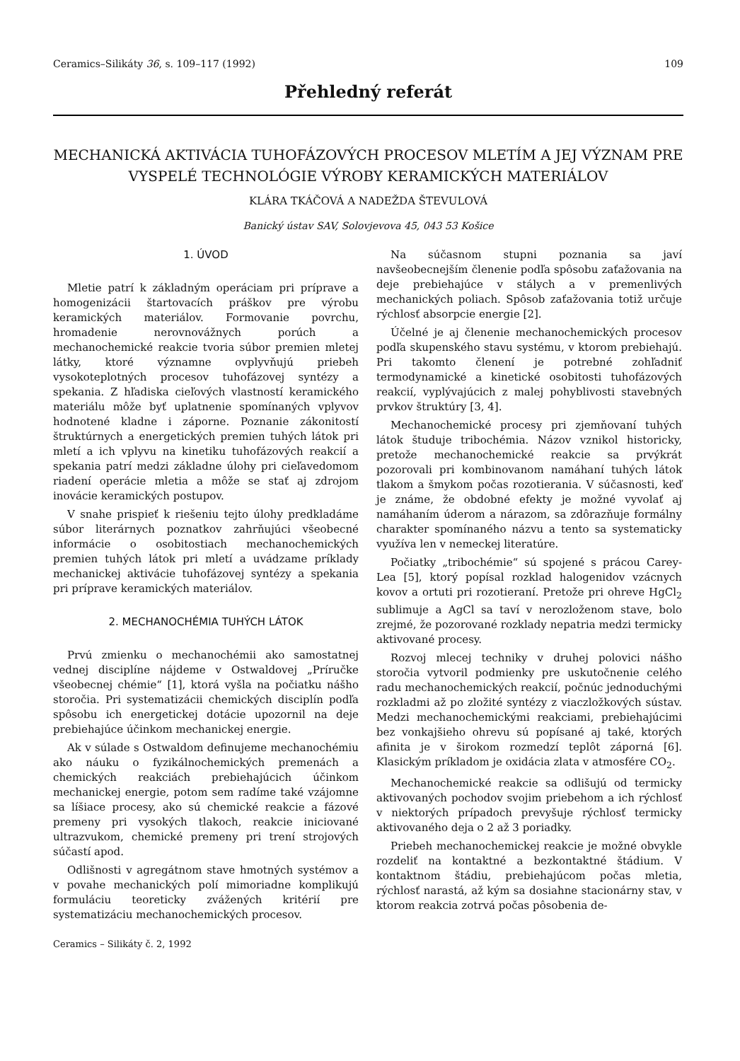Ceramics–Silikáty 36, s. 109–117 (1992) 109
Přehledný referát
MECHANICKÁ AKTIVÁCIA TUHOFÁZOVÝCH PROCESOV MLETÍM A JEJ VÝZNAM PRE VYSPELÉ TECHNOLÓGIE VÝROBY KERAMICKÝCH MATERIÁLOV
KLÁRA TKÁČOVÁ A NADEŽDA ŠTEVULOVÁ
Banický ústav SAV, Solovjevova 45, 043 53 Košice
1. ÚVOD
Mletie patrí k základným operáciam pri príprave a homogenizácii štartovacích práškov pre výrobu keramických materiálov. Formovanie povrchu, hromadenie nerovnovážnych porúch a mechanochemické reakcie tvoria súbor premien mletej látky, ktoré významne ovplyvňujú priebeh vysokoteplotných procesov tuhofázovej syntézy a spekania. Z hľadiska cieľových vlastností keramického materiálu môže byť uplatnenie spomínaných vplyvov hodnotené kladne i záporne. Poznanie zákonitostí štruktúrnych a energetických premien tuhých látok pri mletí a ich vplyvu na kinetiku tuhofázových reakcií a spekania patrí medzi základne úlohy pri cieľavedomom riadení operácie mletia a môže se stať aj zdrojom inovácie keramických postupov.
V snahe prispieť k riešeniu tejto úlohy predkladáme súbor literárnych poznatkov zahrňujúci všeobecné informácie o osobitostiach mechanochemických premien tuhých látok pri mletí a uvádzame príklady mechanickej aktivácie tuhofázovej syntézy a spekania pri príprave keramických materiálov.
2. MECHANOCHÉMIA TUHÝCH LÁTOK
Prvú zmienku o mechanochémii ako samostatnej vednej disciplíne nájdeme v Ostwaldovej „Príručke všeobecnej chémie“ [1], ktorá vyšla na počiatku nášho storočia. Pri systematizácii chemických disciplín podľa spôsobu ich energetickej dotácie upozornil na deje prebiehajúce účinkom mechanickej energie.
Ak v súlade s Ostwaldom definujeme mechanochémiu ako náuku o fyzikálnochemických premenách a chemických reakciách prebiehajúcich účinkom mechanickej energie, potom sem radíme také vzájomne sa líšiace procesy, ako sú chemické reakcie a fázové premeny pri vysokých tlakoch, reakcie iniciované ultrazvukom, chemické premeny pri trení strojových súčastí apod.
Odlišnosti v agregátnom stave hmotných systémov a v povahe mechanických polí mimoriadne komplikujú formuláciu teoreticky zvážených kritérií pre systematizáciu mechanochemických procesov.
Ceramics – Silikáty č. 2, 1992
Na súčasnom stupni poznania sa javí navšeobecnejším členenie podľa spôsobu zaťažovania na deje prebiehajúce v stálych a v premenlivých mechanických poliach. Spôsob zaťažovania totiž určuje rýchlosť absorpcie energie [2].
Účelné je aj členenie mechanochemických procesov podľa skupenského stavu systému, v ktorom prebiehajú. Pri takomto členení je potrebné zohľadniť termodynamické a kinetické osobitosti tuhofázových reakcií, vyplývajúcich z malej pohyblivosti stavebných prvkov štruktúry [3, 4].
Mechanochemické procesy pri zjemňovaní tuhých látok študuje tribochémia. Názov vznikol historicky, pretože mechanochemické reakcie sa prvýkrát pozorovali pri kombinovanom namáhaní tuhých látok tlakom a šmykom počas rozotierania. V súčasnosti, keď je známe, že obdobné efekty je možné vyvolať aj namáhaním úderom a nárazom, sa zdôrazňuje formálny charakter spomínaného názvu a tento sa systematicky využíva len v nemeckej literatúre.
Počiatky „tribochémie“ sú spojené s prácou Carey-Lea [5], ktorý popísal rozklad halogenidov vzácnych kovov a ortuti pri rozotieraní. Pretože pri ohreve HgCl<sub>2</sub> sublimuje a AgCl sa taví v nerozloženom stave, bolo zrejmé, že pozorované rozklady nepatria medzi termicky aktivované procesy.
Rozvoj mlecej techniky v druhej polovici nášho storočia vytvoril podmienky pre uskutočnenie celého radu mechanochemických reakcií, počnúc jednoduchými rozkladmi až po zložité syntézy z viaczložkových sústav. Medzi mechanochemickými reakciami, prebiehajúcimi bez vonkajšieho ohrevu sú popísané aj také, ktorých afinita je v širokom rozmedzí teplôt záporná [6]. Klasickým príkladom je oxidácia zlata v atmosfére CO<sub>2</sub>.
Mechanochemické reakcie sa odlišujú od termicky aktivovaných pochodov svojim priebehom a ich rýchlosť v niektorých prípadoch prevyšuje rýchlosť termicky aktivovaného deja o 2 až 3 poriadky.
Priebeh mechanochemickej reakcie je možné obvykle rozdeliť na kontaktné a bezkontaktné štádium. V kontaktnom štádiu, prebiehajúcom počas mletia, rýchlosť narastá, až kým sa dosiahne stacionárny stav, v ktorom reakcia zotrvá počas pôsobenia de-